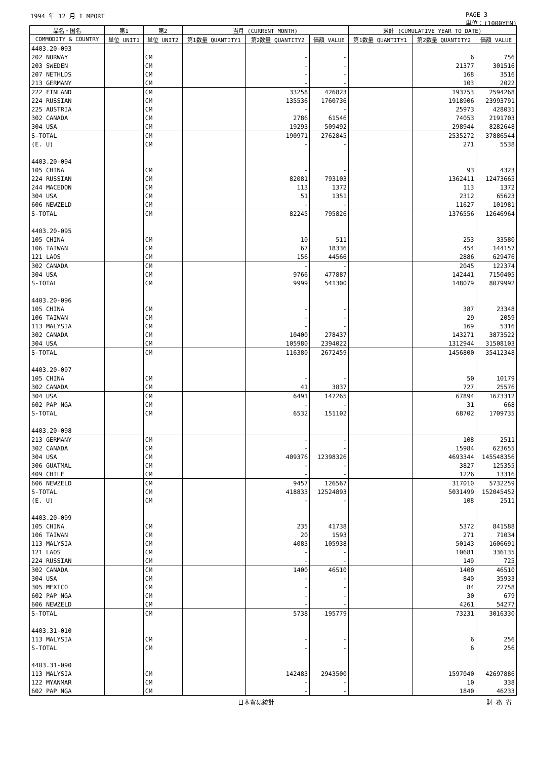1994 年 12 月 I MPORT PAGE 3
単位：(1000YEN)
| 品名・国名 | 第1 | 第2 | 当月 (CURRENT MONTH) | | | 累計 (CUMULATIVE YEAR TO DATE) | | |
| --- | --- | --- | --- | --- | --- | --- | --- | --- |
| COMMODITY & COUNTRY | 単位 UNIT1 | 単位 UNIT2 | 第1数量 QUANTITY1 | 第2数量 QUANTITY2 | 価額 VALUE | 第1数量 QUANTITY1 | 第2数量 QUANTITY2 | 価額 VALUE |
| 4403.20-093 | | | | | | | | |
| 202 NORWAY | | CM | | - | - | | 6 | 756 |
| 203 SWEDEN | | CM | | - | - | | 21377 | 301516 |
| 207 NETHLDS | | CM | | - | - | | 168 | 3516 |
| 213 GERMANY | | CM | | - | - | | 103 | 2022 |
| 222 FINLAND | | CM | | 33258 | 426823 | | 193753 | 2594268 |
| 224 RUSSIAN | | CM | | 135536 | 1760736 | | 1918906 | 23993791 |
| 225 AUSTRIA | | CM | | - | - | | 25973 | 428031 |
| 302 CANADA | | CM | | 2786 | 61546 | | 74053 | 2191703 |
| 304 USA | | CM | | 19293 | 509492 | | 298944 | 8282648 |
| S-TOTAL | | CM | | 190971 | 2762845 | | 2535272 | 37886544 |
| (E. U) | | CM | | - | - | | 271 | 5538 |
| 4403.20-094 | | | | | | | | |
| 105 CHINA | | CM | | - | - | | 93 | 4323 |
| 224 RUSSIAN | | CM | | 82081 | 793103 | | 1362411 | 12473665 |
| 244 MACEDON | | CM | | 113 | 1372 | | 113 | 1372 |
| 304 USA | | CM | | 51 | 1351 | | 2312 | 65623 |
| 606 NEWZELD | | CM | | - | - | | 11627 | 101981 |
| S-TOTAL | | CM | | 82245 | 795826 | | 1376556 | 12646964 |
| 4403.20-095 | | | | | | | | |
| 105 CHINA | | CM | | 10 | 511 | | 253 | 33580 |
| 106 TAIWAN | | CM | | 67 | 18336 | | 454 | 144157 |
| 121 LAOS | | CM | | 156 | 44566 | | 2886 | 629476 |
| 302 CANADA | | CM | | - | - | | 2045 | 122374 |
| 304 USA | | CM | | 9766 | 477887 | | 142441 | 7150405 |
| S-TOTAL | | CM | | 9999 | 541300 | | 148079 | 8079992 |
| 4403.20-096 | | | | | | | | |
| 105 CHINA | | CM | | - | - | | 387 | 23348 |
| 106 TAIWAN | | CM | | - | - | | 29 | 2059 |
| 113 MALYSIA | | CM | | - | - | | 169 | 5316 |
| 302 CANADA | | CM | | 10400 | 278437 | | 143271 | 3873522 |
| 304 USA | | CM | | 105980 | 2394022 | | 1312944 | 31508103 |
| S-TOTAL | | CM | | 116380 | 2672459 | | 1456800 | 35412348 |
| 4403.20-097 | | | | | | | | |
| 105 CHINA | | CM | | - | - | | 50 | 10179 |
| 302 CANADA | | CM | | 41 | 3837 | | 727 | 25576 |
| 304 USA | | CM | | 6491 | 147265 | | 67894 | 1673312 |
| 602 PAP NGA | | CM | | - | - | | 31 | 668 |
| S-TOTAL | | CM | | 6532 | 151102 | | 68702 | 1709735 |
| 4403.20-098 | | | | | | | | |
| 213 GERMANY | | CM | | - | - | | 108 | 2511 |
| 302 CANADA | | CM | | - | - | | 15984 | 623655 |
| 304 USA | | CM | | 409376 | 12398326 | | 4693344 | 145548356 |
| 306 GUATMAL | | CM | | - | - | | 3827 | 125355 |
| 409 CHILE | | CM | | - | - | | 1226 | 13316 |
| 606 NEWZELD | | CM | | 9457 | 126567 | | 317010 | 5732259 |
| S-TOTAL | | CM | | 418833 | 12524893 | | 5031499 | 152045452 |
| (E. U) | | CM | | - | - | | 108 | 2511 |
| 4403.20-099 | | | | | | | | |
| 105 CHINA | | CM | | 235 | 41738 | | 5372 | 841588 |
| 106 TAIWAN | | CM | | 20 | 1593 | | 271 | 71034 |
| 113 MALYSIA | | CM | | 4083 | 105938 | | 50143 | 1606691 |
| 121 LAOS | | CM | | - | - | | 10681 | 336135 |
| 224 RUSSIAN | | CM | | - | - | | 149 | 725 |
| 302 CANADA | | CM | | 1400 | 46510 | | 1400 | 46510 |
| 304 USA | | CM | | - | - | | 840 | 35933 |
| 305 MEXICO | | CM | | - | - | | 84 | 22758 |
| 602 PAP NGA | | CM | | - | - | | 30 | 679 |
| 606 NEWZELD | | CM | | - | - | | 4261 | 54277 |
| S-TOTAL | | CM | | 5738 | 195779 | | 73231 | 3016330 |
| 4403.31-010 | | | | | | | | |
| 113 MALYSIA | | CM | | - | - | | 6 | 256 |
| S-TOTAL | | CM | | - | - | | 6 | 256 |
| 4403.31-090 | | | | | | | | |
| 113 MALYSIA | | CM | | 142483 | 2943500 | | 1597040 | 42697886 |
| 122 MYANMAR | | CM | | - | - | | 10 | 338 |
| 602 PAP NGA | | CM | | - | - | | 1840 | 46233 |
日本貿易統計 財 務 省